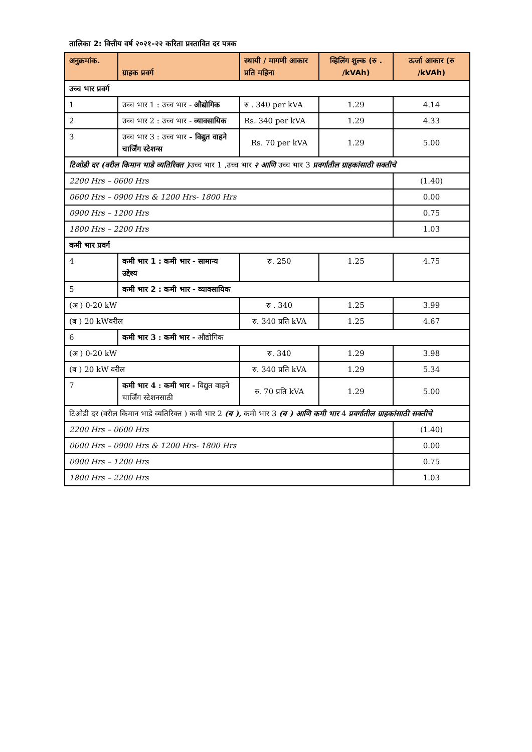तालिका 2: वित्तीय वर्ष २०२१-२२ करिता प्रस्तावित दर पत्रक
| अनुक्रमांक. | ग्राहक प्रवर्ग | स्थायी / मागणी आकार प्रति महिना | व्हिलिंग शुल्क (रु . /kVAh) | ऊर्जा आकार (रु /kVAh) |
| --- | --- | --- | --- | --- |
| उच्च भार प्रवर्ग | | | | |
| 1 | उच्च भार 1 : उच्च भार - औद्योगिक | रु . 340 per kVA | 1.29 | 4.14 |
| 2 | उच्च भार 2 : उच्च भार - व्यावसायिक | Rs. 340 per kVA | 1.29 | 4.33 |
| 3 | उच्च भार 3 : उच्च भार - विद्युत वाहने चार्जिंग स्टेशन्स | Rs. 70 per kVA | 1.29 | 5.00 |
| टिओडी दर (वरील किमान भाडे व्यतिरिक्त ) उच्च भार 1 ,उच्च भार २ आणि उच्च भार 3 प्रवर्गातील ग्राहकांसाठी सक्तीचे | | | | |
| 2200 Hrs – 0600 Hrs | | | | (1.40) |
| 0600 Hrs – 0900 Hrs & 1200 Hrs- 1800 Hrs | | | | 0.00 |
| 0900 Hrs – 1200 Hrs | | | | 0.75 |
| 1800 Hrs – 2200 Hrs | | | | 1.03 |
| कमी भार प्रवर्ग | | | | |
| 4 | कमी भार 1 : कमी भार - सामान्य उद्देश्य | रु. 250 | 1.25 | 4.75 |
| 5 | कमी भार 2 : कमी भार - व्यावसायिक | | | |
| (अ ) 0-20 kW | | रु . 340 | 1.25 | 3.99 |
| (ब ) 20 kWवरील | | रु. 340 प्रति kVA | 1.25 | 4.67 |
| 6 | कमी भार 3 : कमी भार - औद्योगिक | | | |
| (अ ) 0-20 kW | | रु. 340 | 1.29 | 3.98 |
| (ब ) 20 kW वरील | | रु. 340 प्रति kVA | 1.29 | 5.34 |
| 7 | कमी भार 4 : कमी भार - विद्युत वाहने चार्जिंग स्टेशनसाठी | रु. 70 प्रति kVA | 1.29 | 5.00 |
| टिओडी दर (वरील किमान भाडे व्यतिरिक्त ) कमी भार 2 (ब ), कमी भार 3 (ब ) आणि कमी भार 4 प्रवर्गातील ग्राहकांसाठी सक्तीचे | | | | |
| 2200 Hrs – 0600 Hrs | | | | (1.40) |
| 0600 Hrs – 0900 Hrs & 1200 Hrs- 1800 Hrs | | | | 0.00 |
| 0900 Hrs – 1200 Hrs | | | | 0.75 |
| 1800 Hrs – 2200 Hrs | | | | 1.03 |